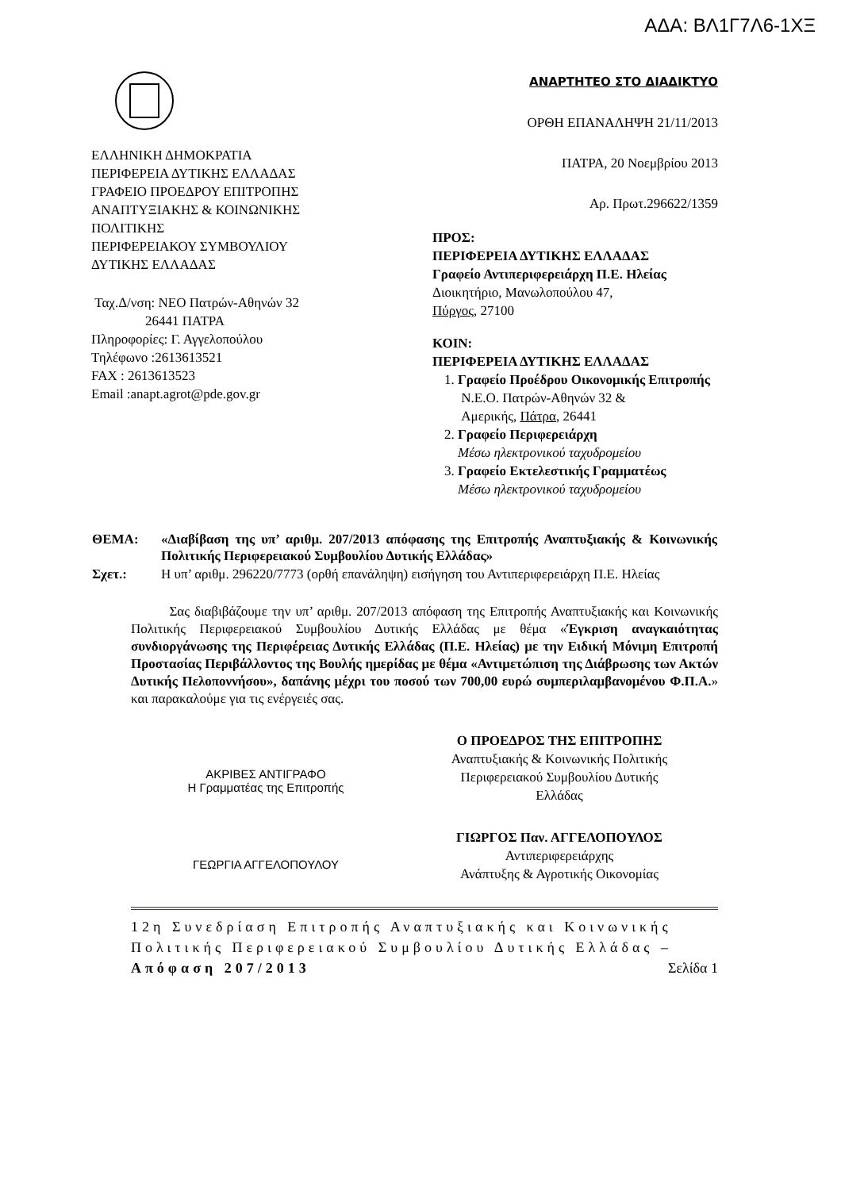ΑΔΑ: ΒΛ1Γ7Λ6-1ΧΞ
ΕΛΛΗΝΙΚΗ ΔΗΜΟΚΡΑΤΙΑ
ΠΕΡΙΦΕΡΕΙΑ ΔΥΤΙΚΗΣ ΕΛΛΑΔΑΣ
ΓΡΑΦΕΙΟ ΠΡΟΕΔΡΟΥ ΕΠΙΤΡΟΠΗΣ
ΑΝΑΠΤΥΞΙΑΚΗΣ & ΚΟΙΝΩΝΙΚΗΣ
ΠΟΛΙΤΙΚΗΣ
ΠΕΡΙΦΕΡΕΙΑΚΟΥ ΣΥΜΒΟΥΛΙΟΥ
ΔΥΤΙΚΗΣ ΕΛΛΑΔΑΣ
Ταχ.Δ/νση: ΝΕΟ Πατρών-Αθηνών 32
26441 ΠΑΤΡΑ
Πληροφορίες: Γ. Αγγελοπούλου
Τηλέφωνο :2613613521
FAX : 2613613523
Email :anapt.agrot@pde.gov.gr
ΑΝΑΡΤΗΤΕΟ ΣΤΟ ΔΙΑΔΙΚΤΥΟ
ΟΡΘΗ ΕΠΑΝΑΛΗΨΗ 21/11/2013
ΠΑΤΡΑ, 20 Νοεμβρίου 2013
Αρ. Πρωτ.296622/1359
ΠΡΟΣ:
ΠΕΡΙΦΕΡΕΙΑ ΔΥΤΙΚΗΣ ΕΛΛΑΔΑΣ
Γραφείο Αντιπεριφερειάρχη Π.Ε. Ηλείας
Διοικητήριο, Μανωλοπούλου 47,
Πύργος, 27100
ΚΟΙΝ:
ΠΕΡΙΦΕΡΕΙΑ ΔΥΤΙΚΗΣ ΕΛΛΑΔΑΣ
1. Γραφείο Προέδρου Οικονομικής Επιτροπής
Ν.Ε.Ο. Πατρών-Αθηνών 32 &
Αμερικής, Πάτρα, 26441
2. Γραφείο Περιφερειάρχη
Μέσω ηλεκτρονικού ταχυδρομείου
3. Γραφείο Εκτελεστικής Γραμματέως
Μέσω ηλεκτρονικού ταχυδρομείου
| ΘΕΜΑ: | «Διαβίβαση της υπ’ αριθμ. 207/2013 απόφασης της Επιτροπής Αναπτυξιακής & Κοινωνικής Πολιτικής Περιφερειακού Συμβουλίου Δυτικής Ελλάδας» |
| Σχετ.: | Η υπ’ αριθμ. 296220/7773 (ορθή επανάληψη) εισήγηση του Αντιπεριφερειάρχη Π.Ε. Ηλείας |
Σας διαβιβάζουμε την υπ’ αριθμ. 207/2013 απόφαση της Επιτροπής Αναπτυξιακής και Κοινωνικής Πολιτικής Περιφερειακού Συμβουλίου Δυτικής Ελλάδας με θέμα «Έγκριση αναγκαιότητας συνδιοργάνωσης της Περιφέρειας Δυτικής Ελλάδας (Π.Ε. Ηλείας) με την Ειδική Μόνιμη Επιτροπή Προστασίας Περιβάλλοντος της Βουλής ημερίδας με θέμα «Αντιμετώπιση της Διάβρωσης των Ακτών Δυτικής Πελοποννήσου», δαπάνης μέχρι του ποσού των 700,00 ευρώ συμπεριλαμβανομένου Φ.Π.Α.» και παρακαλούμε για τις ενέργειές σας.
ΑΚΡΙΒΕΣ ΑΝΤΙΓΡΑΦΟ
Η Γραμματέας της Επιτροπής
ΓΕΩΡΓΙΑ ΑΓΓΕΛΟΠΟΥΛΟΥ
Ο ΠΡΟΕΔΡΟΣ ΤΗΣ ΕΠΙΤΡΟΠΗΣ
Αναπτυξιακής & Κοινωνικής Πολιτικής
Περιφερειακού Συμβουλίου Δυτικής
Ελλάδας
ΓΙΩΡΓΟΣ Παν. ΑΓΓΕΛΟΠΟΥΛΟΣ
Αντιπεριφερειάρχης
Ανάπτυξης & Αγροτικής Οικονομίας
12η Συνεδρίαση Επιτροπής Αναπτυξιακής και Κοινωνικής Πολιτικής Περιφερειακού Συμβουλίου Δυτικής Ελλάδας –Απόφαση 207/2013 Σελίδα 1